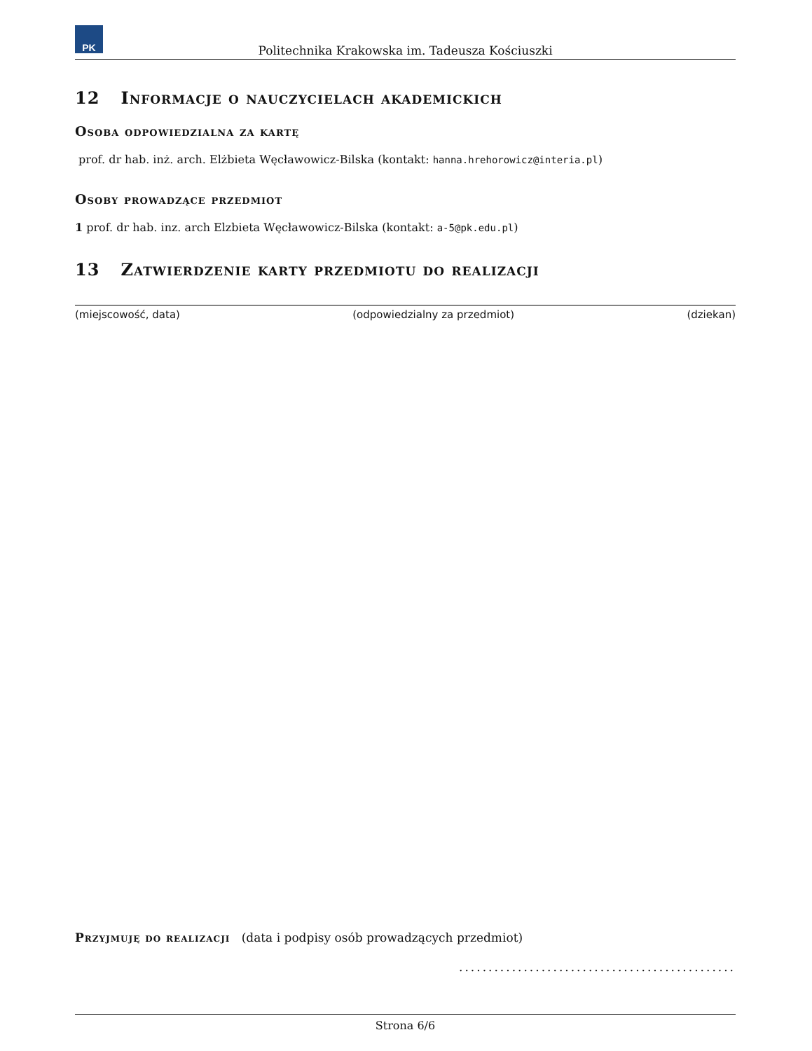PK
Politechnika Krakowska im. Tadeusza Kościuszki
12 Informacje o nauczycielach akademickich
Osoba odpowiedzialna za kartę
prof. dr hab. inż. arch. Elżbieta Węcławowicz-Bilska (kontakt: hanna.hrehorowicz@interia.pl)
Osoby prowadzące przedmiot
1 prof. dr hab. inz. arch Elzbieta Węcławowicz-Bilska (kontakt: a-5@pk.edu.pl)
13 Zatwierdzenie karty przedmiotu do realizacji
(miejscowość, data) (odpowiedzialny za przedmiot) (dziekan)
Przyjmuję do realizacji (data i podpisy osób prowadzących przedmiot)
...............................................
Strona 6/6